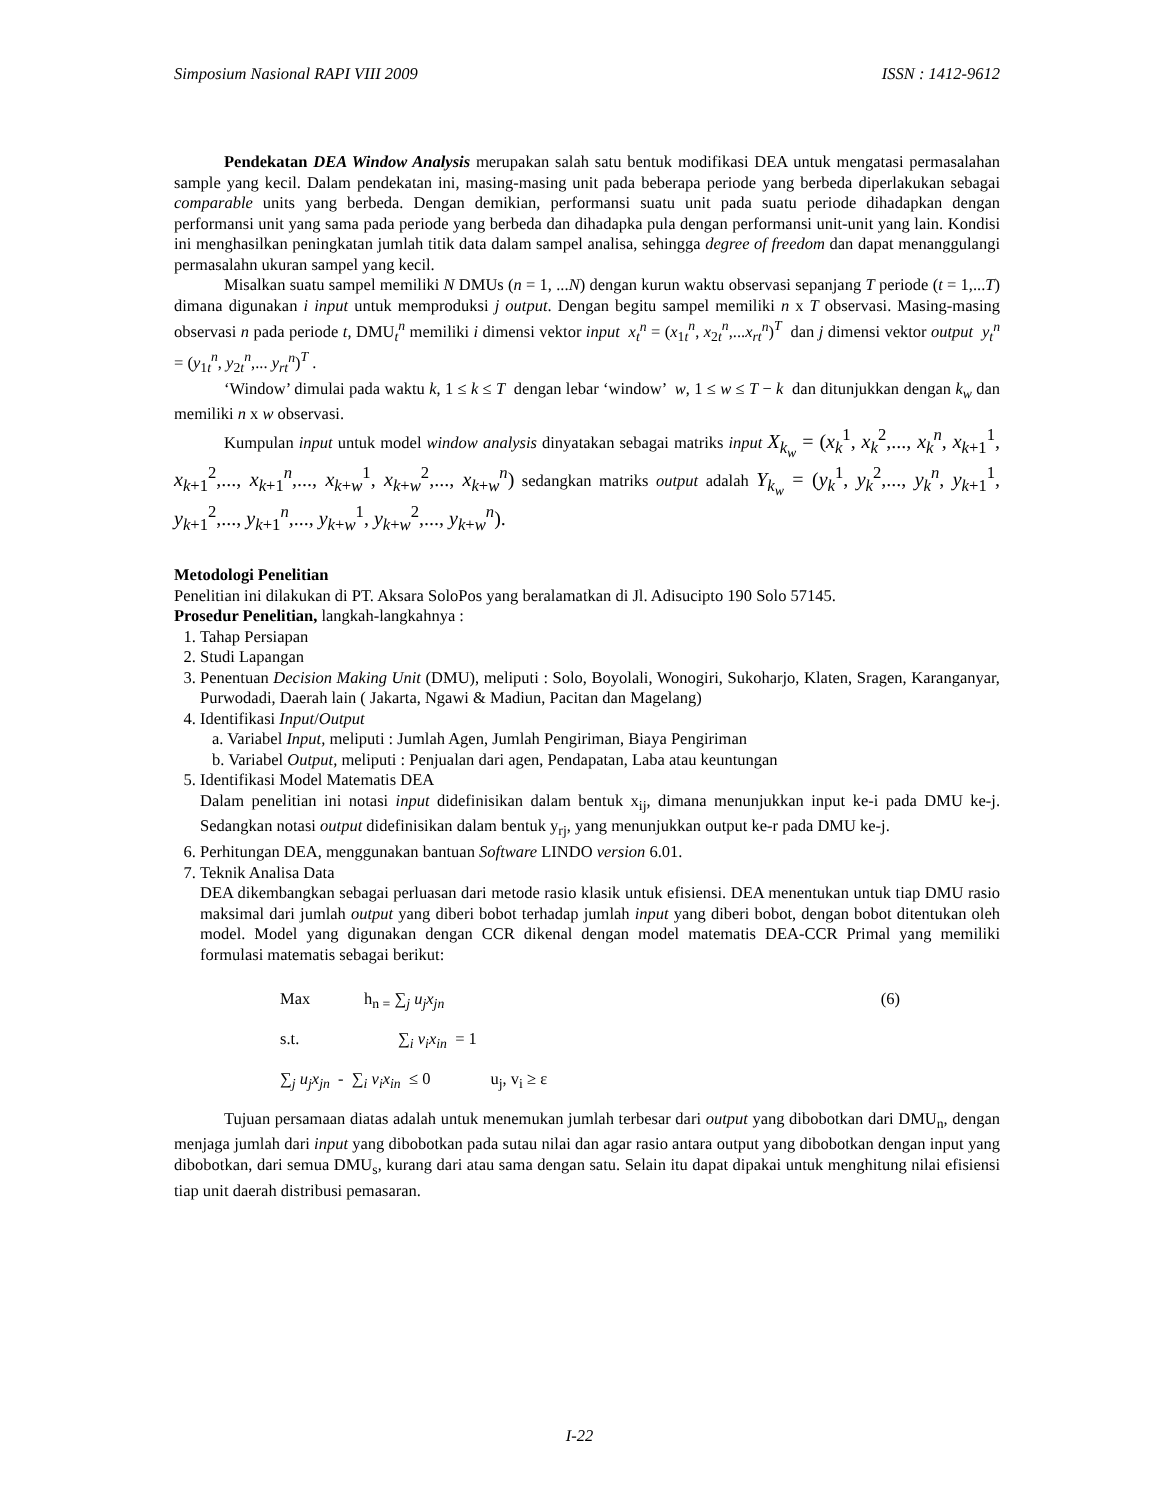Simposium Nasional RAPI VIII 2009 ISSN : 1412-9612
Pendekatan DEA Window Analysis merupakan salah satu bentuk modifikasi DEA untuk mengatasi permasalahan sample yang kecil. Dalam pendekatan ini, masing-masing unit pada beberapa periode yang berbeda diperlakukan sebagai comparable units yang berbeda. Dengan demikian, performansi suatu unit pada suatu periode dihadapkan dengan performansi unit yang sama pada periode yang berbeda dan dihadapka pula dengan performansi unit-unit yang lain. Kondisi ini menghasilkan peningkatan jumlah titik data dalam sampel analisa, sehingga degree of freedom dan dapat menanggulangi permasalahn ukuran sampel yang kecil.
Misalkan suatu sampel memiliki N DMUs (n = 1, ...N) dengan kurun waktu observasi sepanjang T periode (t = 1,...T) dimana digunakan i input untuk memproduksi j output. Dengan begitu sampel memiliki n x T observasi. Masing-masing observasi n pada periode t, DMU<sub>t</sub><sup>n</sup> memiliki i dimensi vektor input x<sub>t</sub><sup>n</sup> = (x<sub>1t</sub><sup>n</sup>, x<sub>2t</sub><sup>n</sup>,...x<sub>rt</sub><sup>n</sup>)<sup>T</sup> dan j dimensi vektor output y<sub>t</sub><sup>n</sup> = (y<sub>1t</sub><sup>n</sup>, y<sub>2t</sub><sup>n</sup>,... y<sub>rt</sub><sup>n</sup>)<sup>T</sup> .
‘Window’ dimulai pada waktu k, 1 ≤ k ≤ T dengan lebar ‘window’ w, 1 ≤ w ≤ T − k dan ditunjukkan dengan k<sub>w</sub> dan memiliki n x w observasi.
Kumpulan input untuk model window analysis dinyatakan sebagai matriks input X<sub>k<sub>w</sub></sub> = (x<sub>k</sub><sup>1</sup>, x<sub>k</sub><sup>2</sup>,..., x<sub>k</sub><sup>n</sup>, x<sub>k+1</sub><sup>1</sup>, x<sub>k+1</sub><sup>2</sup>,..., x<sub>k+1</sub><sup>n</sup>,..., x<sub>k+w</sub><sup>1</sup>, x<sub>k+w</sub><sup>2</sup>,..., x<sub>k+w</sub><sup>n</sup>) sedangkan matriks output adalah Y<sub>k<sub>w</sub></sub> = (y<sub>k</sub><sup>1</sup>, y<sub>k</sub><sup>2</sup>,..., y<sub>k</sub><sup>n</sup>, y<sub>k+1</sub><sup>1</sup>, y<sub>k+1</sub><sup>2</sup>,..., y<sub>k+1</sub><sup>n</sup>,..., y<sub>k+w</sub><sup>1</sup>, y<sub>k+w</sub><sup>2</sup>,..., y<sub>k+w</sub><sup>n</sup>).
Metodologi Penelitian
Penelitian ini dilakukan di PT. Aksara SoloPos yang beralamatkan di Jl. Adisucipto 190 Solo 57145.
Prosedur Penelitian, langkah-langkahnya :
1. Tahap Persiapan
2. Studi Lapangan
3. Penentuan Decision Making Unit (DMU), meliputi : Solo, Boyolali, Wonogiri, Sukoharjo, Klaten, Sragen, Karanganyar, Purwodadi, Daerah lain ( Jakarta, Ngawi & Madiun, Pacitan dan Magelang)
4. Identifikasi Input/Output
a. Variabel Input, meliputi : Jumlah Agen, Jumlah Pengiriman, Biaya Pengiriman
b. Variabel Output, meliputi : Penjualan dari agen, Pendapatan, Laba atau keuntungan
5. Identifikasi Model Matematis DEA
Dalam penelitian ini notasi input didefinisikan dalam bentuk x<sub>ij</sub>, dimana menunjukkan input ke-i pada DMU ke-j. Sedangkan notasi output didefinisikan dalam bentuk y<sub>rj</sub>, yang menunjukkan output ke-r pada DMU ke-j.
6. Perhitungan DEA, menggunakan bantuan Software LINDO version 6.01.
7. Teknik Analisa Data
DEA dikembangkan sebagai perluasan dari metode rasio klasik untuk efisiensi. DEA menentukan untuk tiap DMU rasio maksimal dari jumlah output yang diberi bobot terhadap jumlah input yang diberi bobot, dengan bobot ditentukan oleh model. Model yang digunakan dengan CCR dikenal dengan model matematis DEA-CCR Primal yang memiliki formulasi matematis sebagai berikut:
Max h<sub>n =</sub> ∑<sub>j</sub> u<sub>j</sub>x<sub>jn</sub> (6)
s.t. ∑<sub>i</sub> v<sub>i</sub>x<sub>in</sub> = 1
∑<sub>j</sub> u<sub>j</sub>x<sub>jn</sub> - ∑<sub>i</sub> v<sub>i</sub>x<sub>in</sub> ≤ 0 u<sub>j</sub>, v<sub>i</sub> ≥ ε
Tujuan persamaan diatas adalah untuk menemukan jumlah terbesar dari output yang dibobotkan dari DMU<sub>n</sub>, dengan menjaga jumlah dari input yang dibobotkan pada sutau nilai dan agar rasio antara output yang dibobotkan dengan input yang dibobotkan, dari semua DMU<sub>s</sub>, kurang dari atau sama dengan satu. Selain itu dapat dipakai untuk menghitung nilai efisiensi tiap unit daerah distribusi pemasaran.
I-22